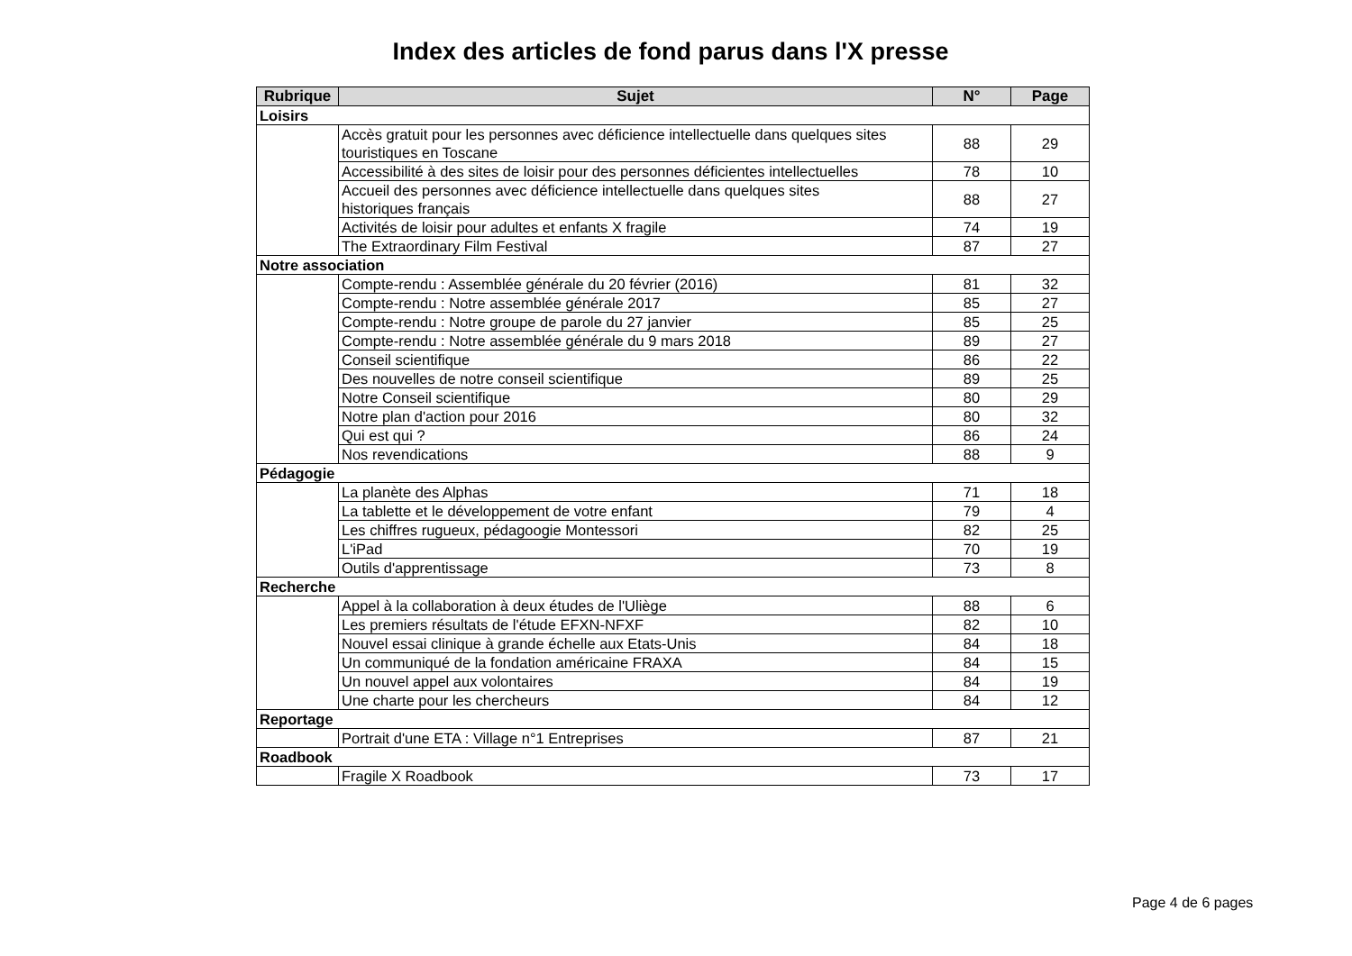Index des articles de fond parus dans l'X presse
| Rubrique | Sujet | N° | Page |
| --- | --- | --- | --- |
| Loisirs | | | |
| | Accès gratuit pour les personnes avec déficience intellectuelle dans quelques sites touristiques en Toscane | 88 | 29 |
| | Accessibilité à des sites de loisir pour des personnes déficientes intellectuelles | 78 | 10 |
| | Accueil des personnes avec déficience intellectuelle dans quelques sites historiques français | 88 | 27 |
| | Activités de loisir pour adultes et enfants X fragile | 74 | 19 |
| | The Extraordinary Film Festival | 87 | 27 |
| Notre association | | | |
| | Compte-rendu : Assemblée générale du 20 février (2016) | 81 | 32 |
| | Compte-rendu : Notre assemblée générale 2017 | 85 | 27 |
| | Compte-rendu : Notre groupe de parole du 27 janvier | 85 | 25 |
| | Compte-rendu : Notre assemblée générale du 9 mars 2018 | 89 | 27 |
| | Conseil scientifique | 86 | 22 |
| | Des nouvelles de notre conseil scientifique | 89 | 25 |
| | Notre Conseil scientifique | 80 | 29 |
| | Notre plan d'action pour 2016 | 80 | 32 |
| | Qui est qui ? | 86 | 24 |
| | Nos revendications | 88 | 9 |
| Pédagogie | | | |
| | La planète des Alphas | 71 | 18 |
| | La tablette et le développement de votre enfant | 79 | 4 |
| | Les chiffres rugueux, pédagoogie Montessori | 82 | 25 |
| | L'iPad | 70 | 19 |
| | Outils d'apprentissage | 73 | 8 |
| Recherche | | | |
| | Appel à la collaboration à deux études de l'Uliège | 88 | 6 |
| | Les premiers résultats de l'étude EFXN-NFXF | 82 | 10 |
| | Nouvel essai clinique à grande échelle aux Etats-Unis | 84 | 18 |
| | Un communiqué de la fondation américaine FRAXA | 84 | 15 |
| | Un nouvel appel aux volontaires | 84 | 19 |
| | Une charte pour les chercheurs | 84 | 12 |
| Reportage | | | |
| | Portrait d'une ETA : Village n°1 Entreprises | 87 | 21 |
| Roadbook | | | |
| | Fragile X Roadbook | 73 | 17 |
Page 4 de 6 pages